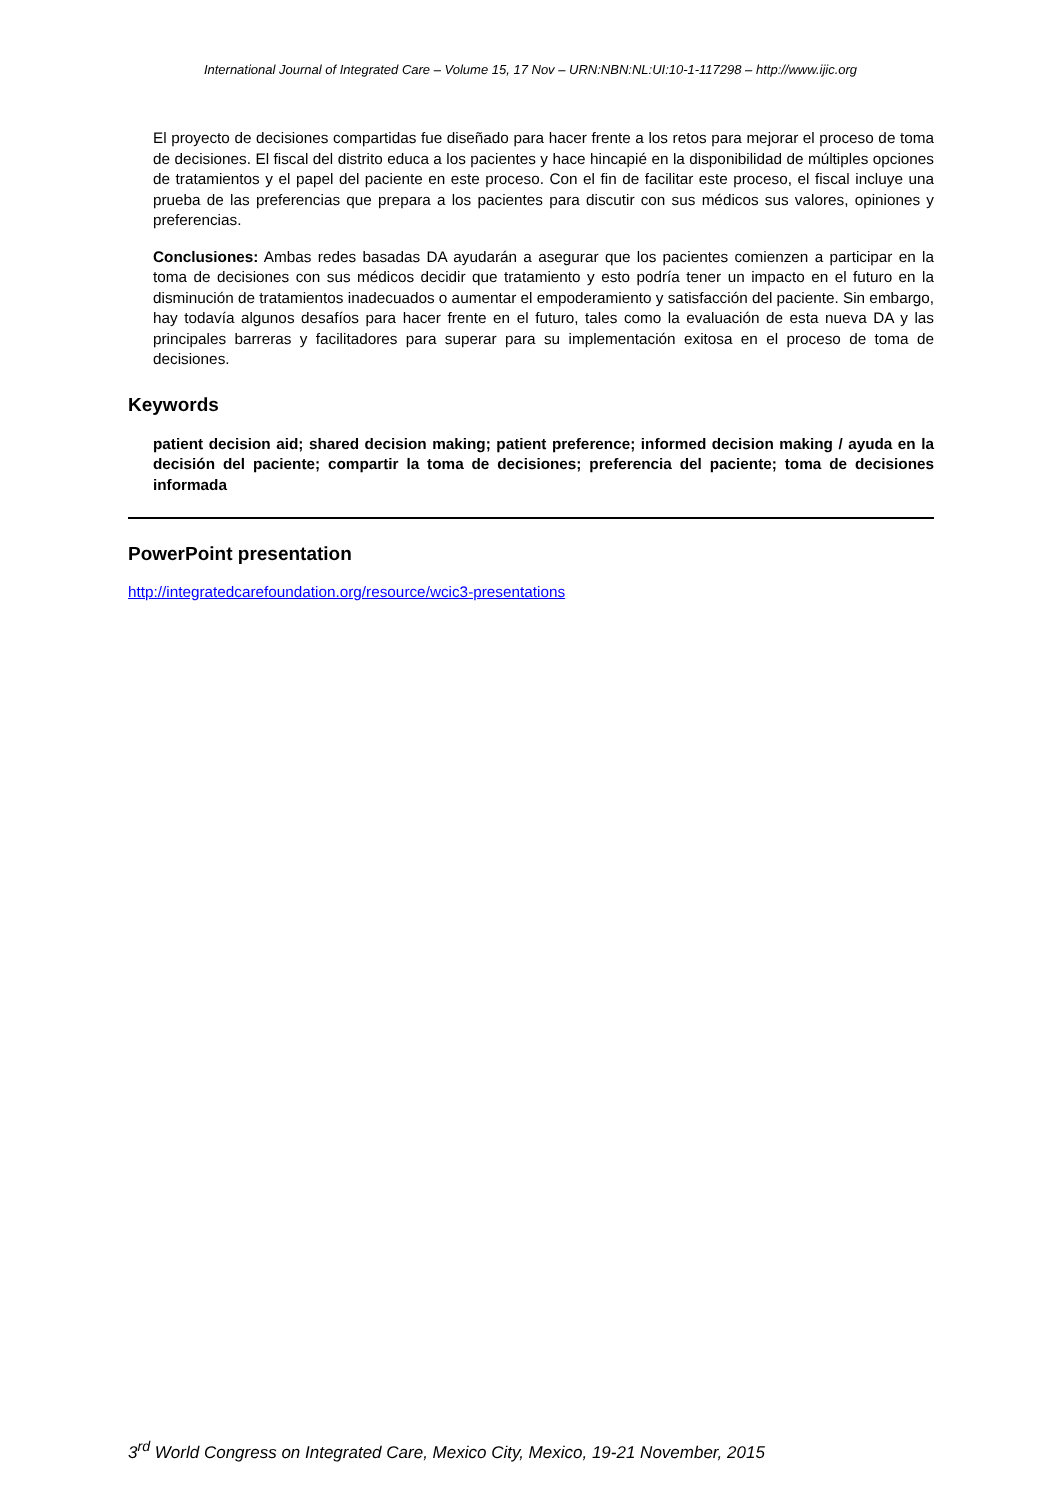International Journal of Integrated Care – Volume 15, 17 Nov – URN:NBN:NL:UI:10-1-117298 – http://www.ijic.org
El proyecto de decisiones compartidas fue diseñado para hacer frente a los retos para mejorar el proceso de toma de decisiones. El fiscal del distrito educa a los pacientes y hace hincapié en la disponibilidad de múltiples opciones de tratamientos y el papel del paciente en este proceso. Con el fin de facilitar este proceso, el fiscal incluye una prueba de las preferencias que prepara a los pacientes para discutir con sus médicos sus valores, opiniones y preferencias.
Conclusiones: Ambas redes basadas DA ayudarán a asegurar que los pacientes comienzen a participar en la toma de decisiones con sus médicos decidir que tratamiento y esto podría tener un impacto en el futuro en la disminución de tratamientos inadecuados o aumentar el empoderamiento y satisfacción del paciente. Sin embargo, hay todavía algunos desafíos para hacer frente en el futuro, tales como la evaluación de esta nueva DA y las principales barreras y facilitadores para superar para su implementación exitosa en el proceso de toma de decisiones.
Keywords
patient decision aid; shared decision making; patient preference; informed decision making / ayuda en la decisión del paciente; compartir la toma de decisiones; preferencia del paciente; toma de decisiones informada
PowerPoint presentation
http://integratedcarefoundation.org/resource/wcic3-presentations
3<sup>rd</sup> World Congress on Integrated Care, Mexico City, Mexico, 19-21 November, 2015